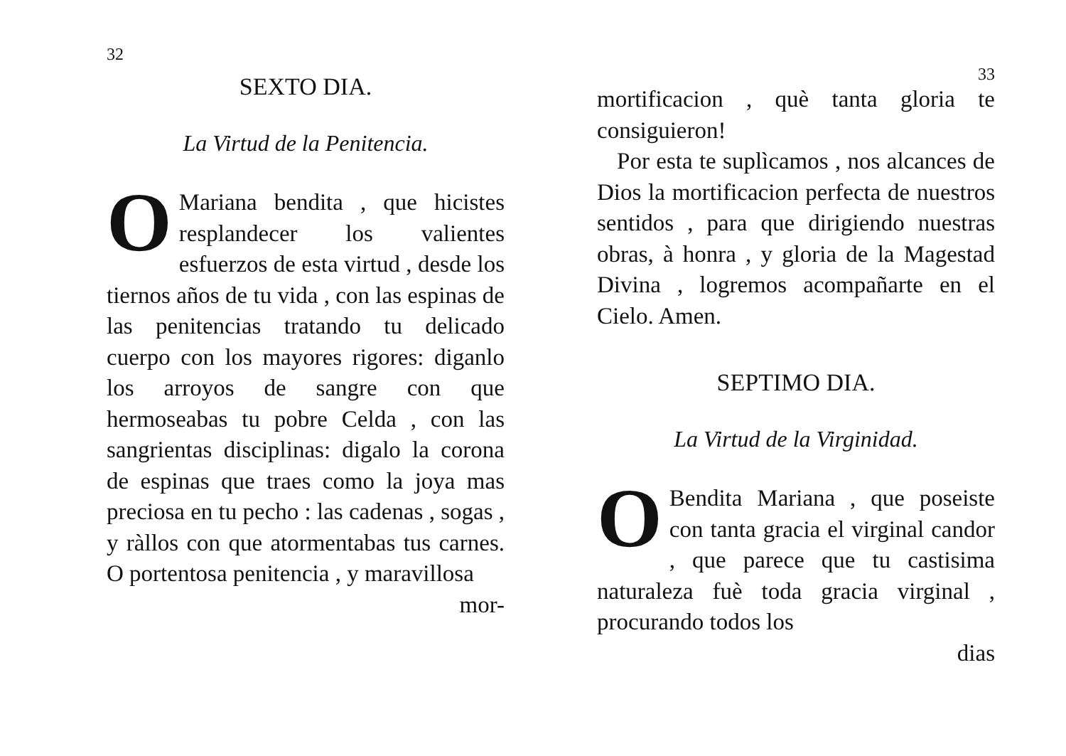32
SEXTO DIA.
La Virtud de la Penitencia.
OMariana bendita , que hicistes resplandecer los valientes esfuerzos de esta virtud , desde los tiernos años de tu vida , con las espinas de las penitencias tratando tu delicado cuerpo con los mayores rigores: diganlo los arroyos de sangre con que hermoseabas tu pobre Celda , con las sangrientas disciplinas: digalo la corona de espinas que traes como la joya mas preciosa en tu pecho : las cadenas , sogas , y ràllos con que atormentabas tus carnes. O portentosa penitencia , y maravillosa
mor-
33
mortificacion , què tanta gloria te consiguieron!
Por esta te suplìcamos , nos alcances de Dios la mortificacion perfecta de nuestros sentidos , para que dirigiendo nuestras obras, à honra , y gloria de la Magestad Divina , logremos acompañarte en el Cielo. Amen.
SEPTIMO DIA.
La Virtud de la Virginidad.
OBendita Mariana , que poseiste con tanta gracia el virginal candor , que parece que tu castisima naturaleza fuè toda gracia virginal , procurando todos los
dias